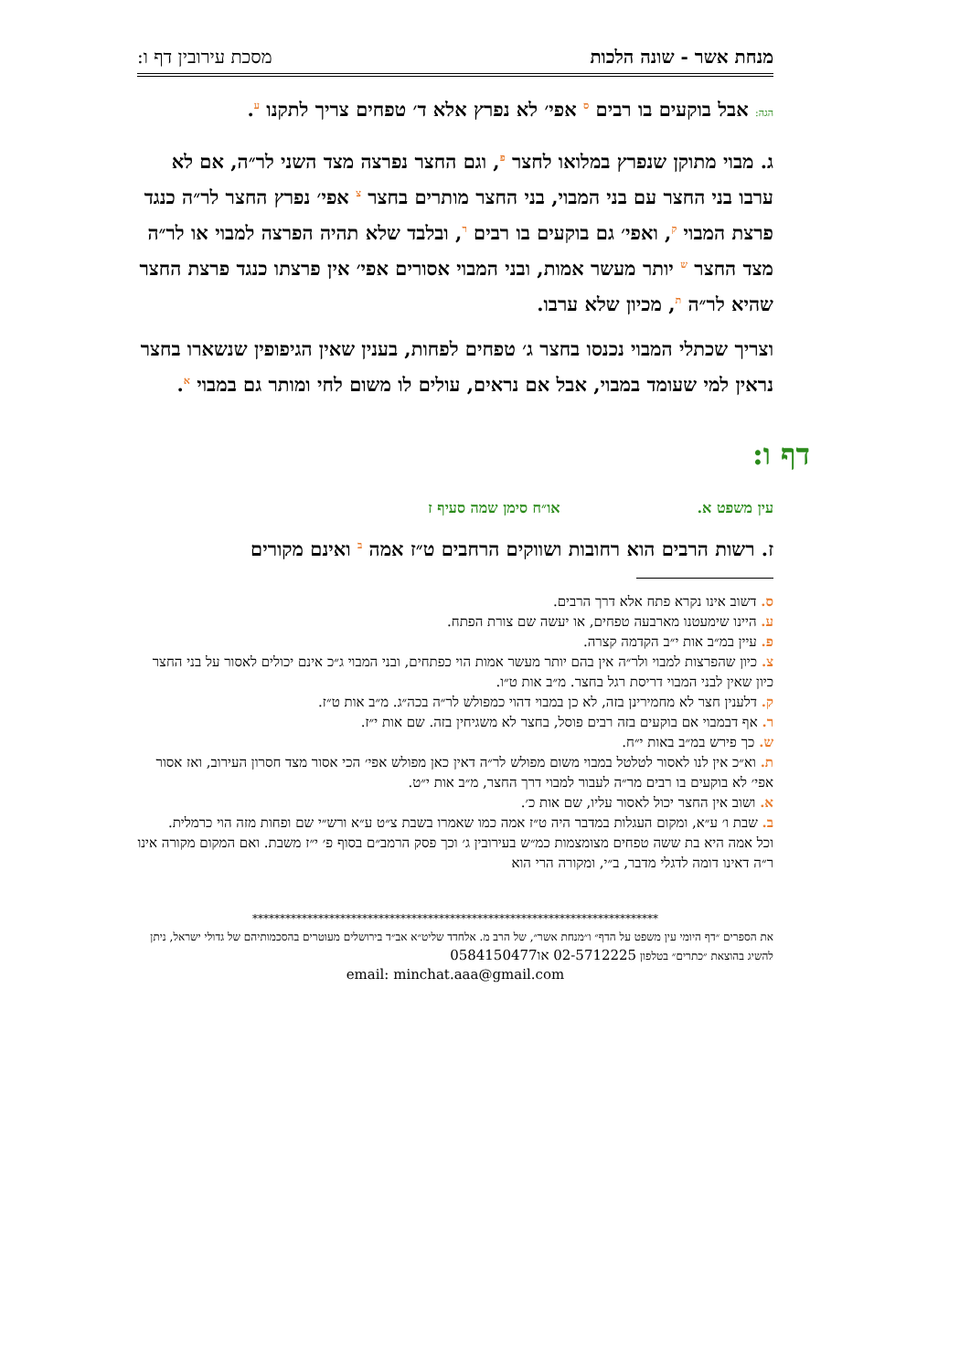מנחת אשר - שונה הלכות מסכת עירובין דף ו:
הגה: אבל בוקעים בו רבים ס אפי׳ לא נפרץ אלא ד׳ טפחים צריך לתקנו ע.
ג. מבוי מתוקן שנפרץ במלואו לחצר פ, וגם החצר נפרצה מצד השני לר״ה, אם לא ערבו בני החצר עם בני המבוי, בני החצר מותרים בחצר צ אפי׳ נפרץ החצר לר״ה כנגד פרצת המבוי ק, ואפי׳ גם בוקעים בו רבים ר, ובלבד שלא תהיה הפרצה למבוי או לר״ה מצד החצר ש יותר מעשר אמות, ובני המבוי אסורים אפי׳ אין פרצתו כנגד פרצת החצר שהיא לר״ה ת, מכיון שלא ערבו.
וצריך שכתלי המבוי נכנסו בחצר ג׳ טפחים לפחות, בענין שאין הגיפופין שנשארו בחצר נראין למי שעומד במבוי, אבל אם נראים, עולים לו משום לחי ומותר גם במבוי א.
דף ו:
עין משפט א. או״ח סימן שמה סעיף ז
ז. רשות הרבים הוא רחובות ושווקים הרחבים ט״ז אמה ב ואינם מקורים
ס. דשוב אינו נקרא פתח אלא דרך הרבים.
ע. היינו שימעטנו מארבעה טפחים, או יעשה שם צורת הפתח.
פ. עיין במ״ב אות י״ב הקדמה קצרה.
צ. כיון שהפרצות למבוי ולר״ה אין בהם יותר מעשר אמות הוי כפתחים, ובני המבוי ג״כ אינם יכולים לאסור על בני החצר כיון שאין לבני המבוי דריסת רגל בחצר. מ״ב אות ט״ו.
ק. דלענין חצר לא מחמירינן בזה, לא כן במבוי דהוי כמפולש לר״ה בכה״ג. מ״ב אות ט״ז.
ר. אף דבמבוי אם בוקעים בזה רבים פוסל, בחצר לא משגיחין בזה. שם אות י״ז.
ש. כך פירש במ״ב באות י״ח.
ת. וא״כ אין לנו לאסור לטלטל במבוי משום מפולש לר״ה דאין כאן מפולש אפי׳ הכי אסור מצד חסרון העירוב, ואז אסור אפי׳ לא בוקעים בו רבים מר״ה לעבור למבוי דרך החצר, מ״ב אות י״ט.
א. ושוב אין החצר יכול לאסור עליו, שם אות כ׳.
ב. שבת ו׳ ע״א, ומקום העגלות במדבר היה ט״ז אמה כמו שאמרו בשבת צ״ט ע״א ורש״י שם ופחות מזה הוי כרמלית.
וכל אמה היא בת ששה טפחים מצומצמות כמ״ש בעירובין ג׳ וכך פסק הרמב״ם בסוף פ׳ י״ז משבת. ואם המקום מקורה אינו ר״ה דאינו דומה לדגלי מדבר, ב״י, ומקורה הרי הוא
**************************************************************************
את הספרים ״דף היומי עין משפט על הדף״ ו״מנחת אשר״, של הרב מ. אלחדד שליט״א אב״ד בירושלים מעוטרים בהסכמותיהם של גדולי ישראל, ניתן להשיג בהוצאת ״כתרים״ בטלפון 02-5712225 או0584150477
email: minchat.aaa@gmail.com